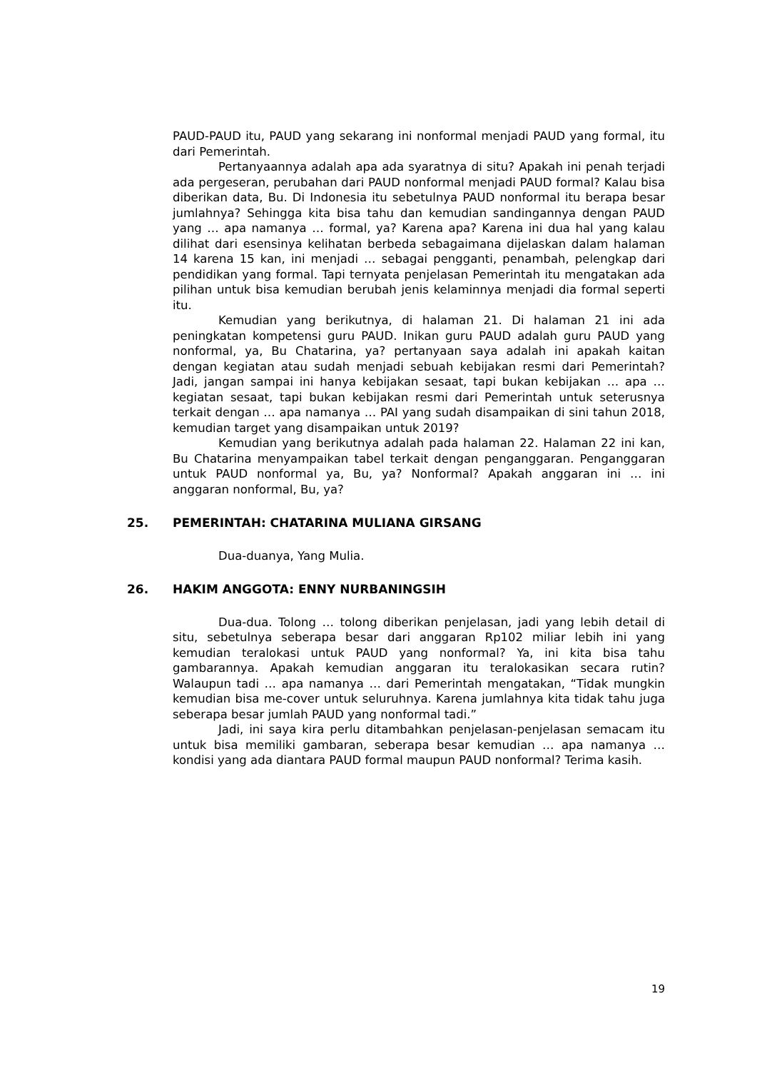PAUD-PAUD itu, PAUD yang sekarang ini nonformal menjadi PAUD yang formal, itu dari Pemerintah.
Pertanyaannya adalah apa ada syaratnya di situ? Apakah ini penah terjadi ada pergeseran, perubahan dari PAUD nonformal menjadi PAUD formal? Kalau bisa diberikan data, Bu. Di Indonesia itu sebetulnya PAUD nonformal itu berapa besar jumlahnya? Sehingga kita bisa tahu dan kemudian sandingannya dengan PAUD yang … apa namanya … formal, ya? Karena apa? Karena ini dua hal yang kalau dilihat dari esensinya kelihatan berbeda sebagaimana dijelaskan dalam halaman 14 karena 15 kan, ini menjadi … sebagai pengganti, penambah, pelengkap dari pendidikan yang formal. Tapi ternyata penjelasan Pemerintah itu mengatakan ada pilihan untuk bisa kemudian berubah jenis kelaminnya menjadi dia formal seperti itu.
Kemudian yang berikutnya, di halaman 21. Di halaman 21 ini ada peningkatan kompetensi guru PAUD. Inikan guru PAUD adalah guru PAUD yang nonformal, ya, Bu Chatarina, ya? pertanyaan saya adalah ini apakah kaitan dengan kegiatan atau sudah menjadi sebuah kebijakan resmi dari Pemerintah? Jadi, jangan sampai ini hanya kebijakan sesaat, tapi bukan kebijakan … apa … kegiatan sesaat, tapi bukan kebijakan resmi dari Pemerintah untuk seterusnya terkait dengan … apa namanya … PAI yang sudah disampaikan di sini tahun 2018, kemudian target yang disampaikan untuk 2019?
Kemudian yang berikutnya adalah pada halaman 22. Halaman 22 ini kan, Bu Chatarina menyampaikan tabel terkait dengan penganggaran. Penganggaran untuk PAUD nonformal ya, Bu, ya? Nonformal? Apakah anggaran ini … ini anggaran nonformal, Bu, ya?
25. PEMERINTAH: CHATARINA MULIANA GIRSANG
Dua-duanya, Yang Mulia.
26. HAKIM ANGGOTA: ENNY NURBANINGSIH
Dua-dua. Tolong … tolong diberikan penjelasan, jadi yang lebih detail di situ, sebetulnya seberapa besar dari anggaran Rp102 miliar lebih ini yang kemudian teralokasi untuk PAUD yang nonformal? Ya, ini kita bisa tahu gambarannya. Apakah kemudian anggaran itu teralokasikan secara rutin? Walaupun tadi … apa namanya … dari Pemerintah mengatakan, “Tidak mungkin kemudian bisa me-cover untuk seluruhnya. Karena jumlahnya kita tidak tahu juga seberapa besar jumlah PAUD yang nonformal tadi.”
Jadi, ini saya kira perlu ditambahkan penjelasan-penjelasan semacam itu untuk bisa memiliki gambaran, seberapa besar kemudian … apa namanya … kondisi yang ada diantara PAUD formal maupun PAUD nonformal? Terima kasih.
19